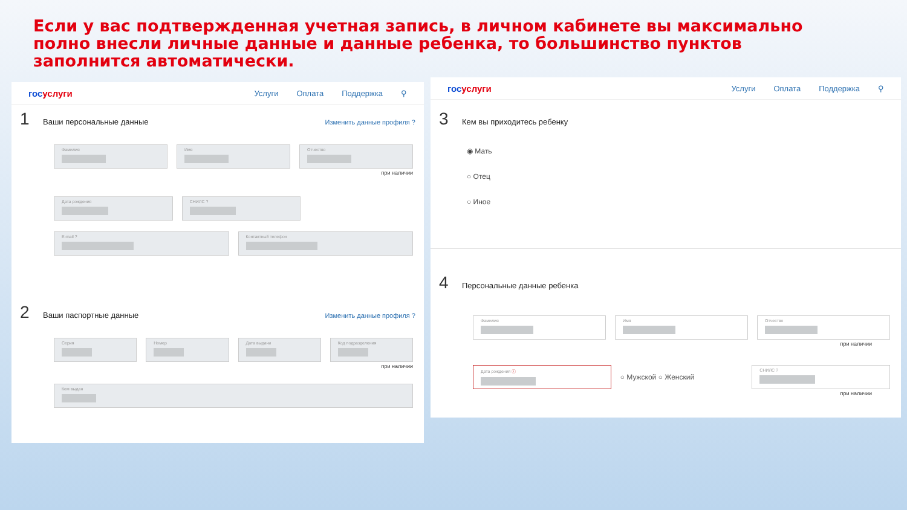Если у вас подтвержденная учетная запись, в личном кабинете вы максимально полно внесли личные данные и данные ребенка, то большинство пунктов заполнится автоматически.
госуслуги
Услуги Оплата Поддержка ⚲
1 Ваши персональные данные Изменить данные профиля ?
Фамилия Имя Отчество
при наличии
Дата рождения СНИЛС ?
E-mail ? Контактный телефон
2 Ваши паспортные данные Изменить данные профиля ?
Серия Номер Дата выдачи Код подразделения
при наличии
Кем выдан
госуслуги
Услуги Оплата Поддержка ⚲
3 Кем вы приходитесь ребенку
◉ Мать
○ Отец
○ Иное
4 Персональные данные ребенка
Фамилия Имя Отчество
при наличии
Дата рождения ⓘ
○ Мужской ○ Женский
СНИЛС ?
при наличии